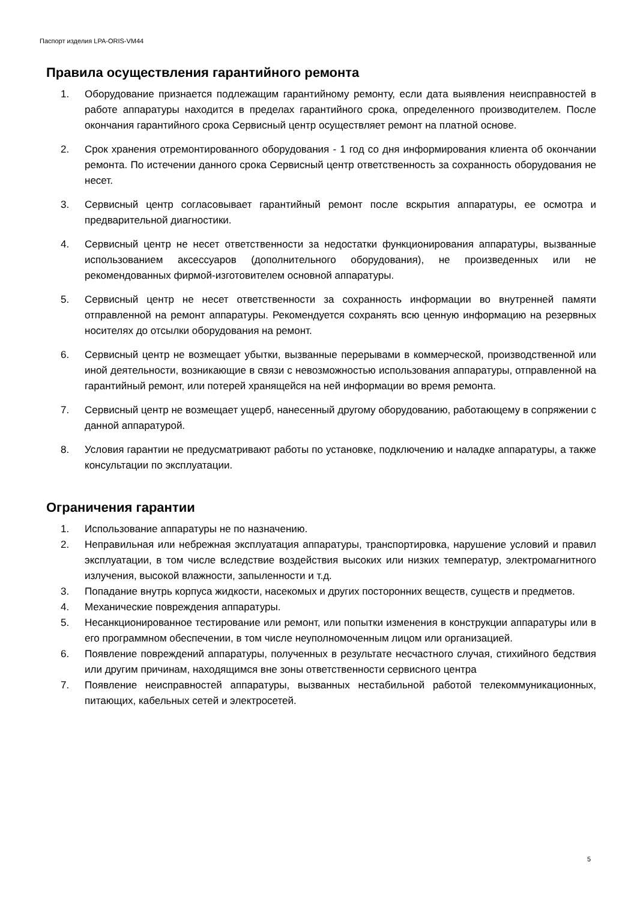Паспорт изделия LPA-ORIS-VM44
Правила осуществления гарантийного ремонта
1. Оборудование признается подлежащим гарантийному ремонту, если дата выявления неисправностей в работе аппаратуры находится в пределах гарантийного срока, определенного производителем. После окончания гарантийного срока Сервисный центр осуществляет ремонт на платной основе.
2. Срок хранения отремонтированного оборудования - 1 год со дня информирования клиента об окончании ремонта. По истечении данного срока Сервисный центр ответственность за сохранность оборудования не несет.
3. Сервисный центр согласовывает гарантийный ремонт после вскрытия аппаратуры, ее осмотра и предварительной диагностики.
4. Сервисный центр не несет ответственности за недостатки функционирования аппаратуры, вызванные использованием аксессуаров (дополнительного оборудования), не произведенных или не рекомендованных фирмой-изготовителем основной аппаратуры.
5. Сервисный центр не несет ответственности за сохранность информации во внутренней памяти отправленной на ремонт аппаратуры. Рекомендуется сохранять всю ценную информацию на резервных носителях до отсылки оборудования на ремонт.
6. Сервисный центр не возмещает убытки, вызванные перерывами в коммерческой, производственной или иной деятельности, возникающие в связи с невозможностью использования аппаратуры, отправленной на гарантийный ремонт, или потерей хранящейся на ней информации во время ремонта.
7. Сервисный центр не возмещает ущерб, нанесенный другому оборудованию, работающему в сопряжении с данной аппаратурой.
8. Условия гарантии не предусматривают работы по установке, подключению и наладке аппаратуры, а также консультации по эксплуатации.
Ограничения гарантии
1. Использование аппаратуры не по назначению.
2. Неправильная или небрежная эксплуатация аппаратуры, транспортировка, нарушение условий и правил эксплуатации, в том числе вследствие воздействия высоких или низких температур, электромагнитного излучения, высокой влажности, запыленности и т.д.
3. Попадание внутрь корпуса жидкости, насекомых и других посторонних веществ, существ и предметов.
4. Механические повреждения аппаратуры.
5. Несанкционированное тестирование или ремонт, или попытки изменения в конструкции аппаратуры или в его программном обеспечении, в том числе неуполномоченным лицом или организацией.
6. Появление повреждений аппаратуры, полученных в результате несчастного случая, стихийного бедствия или другим причинам, находящимся вне зоны ответственности сервисного центра
7. Появление неисправностей аппаратуры, вызванных нестабильной работой телекоммуникационных, питающих, кабельных сетей и электросетей.
5